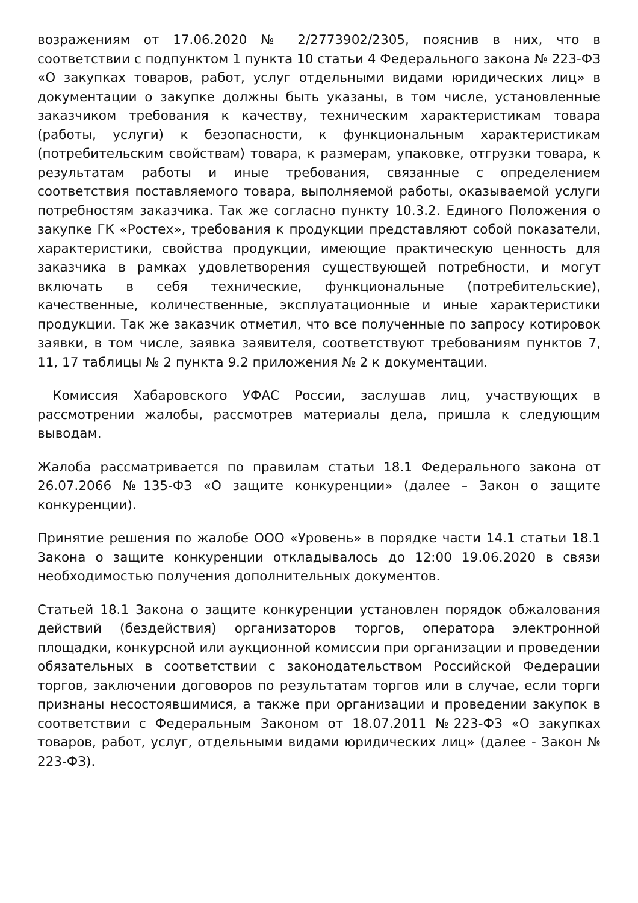возражениям от 17.06.2020 № 2/2773902/2305, пояснив в них, что в соответствии с подпунктом 1 пункта 10 статьи 4 Федерального закона № 223-ФЗ «О закупках товаров, работ, услуг отдельными видами юридических лиц» в документации о закупке должны быть указаны, в том числе, установленные заказчиком требования к качеству, техническим характеристикам товара (работы, услуги) к безопасности, к функциональным характеристикам (потребительским свойствам) товара, к размерам, упаковке, отгрузки товара, к результатам работы и иные требования, связанные с определением соответствия поставляемого товара, выполняемой работы, оказываемой услуги потребностям заказчика. Так же согласно пункту 10.3.2. Единого Положения о закупке ГК «Ростех», требования к продукции представляют собой показатели, характеристики, свойства продукции, имеющие практическую ценность для заказчика в рамках удовлетворения существующей потребности, и могут включать в себя технические, функциональные (потребительские), качественные, количественные, эксплуатационные и иные характеристики продукции. Так же заказчик отметил, что все полученные по запросу котировок заявки, в том числе, заявка заявителя, соответствуют требованиям пунктов 7, 11, 17 таблицы № 2 пункта 9.2 приложения № 2 к документации.
Комиссия Хабаровского УФАС России, заслушав лиц, участвующих в рассмотрении жалобы, рассмотрев материалы дела, пришла к следующим выводам.
Жалоба рассматривается по правилам статьи 18.1 Федерального закона от 26.07.2066 №135-ФЗ «О защите конкуренции» (далее – Закон о защите конкуренции).
Принятие решения по жалобе ООО «Уровень» в порядке части 14.1 статьи 18.1 Закона о защите конкуренции откладывалось до 12:00 19.06.2020 в связи необходимостью получения дополнительных документов.
Статьей 18.1 Закона о защите конкуренции установлен порядок обжалования действий (бездействия) организаторов торгов, оператора электронной площадки, конкурсной или аукционной комиссии при организации и проведении обязательных в соответствии с законодательством Российской Федерации торгов, заключении договоров по результатам торгов или в случае, если торги признаны несостоявшимися, а также при организации и проведении закупок в соответствии с Федеральным Законом от 18.07.2011 №223-ФЗ «О закупках товаров, работ, услуг, отдельными видами юридических лиц» (далее - Закон № 223-ФЗ).